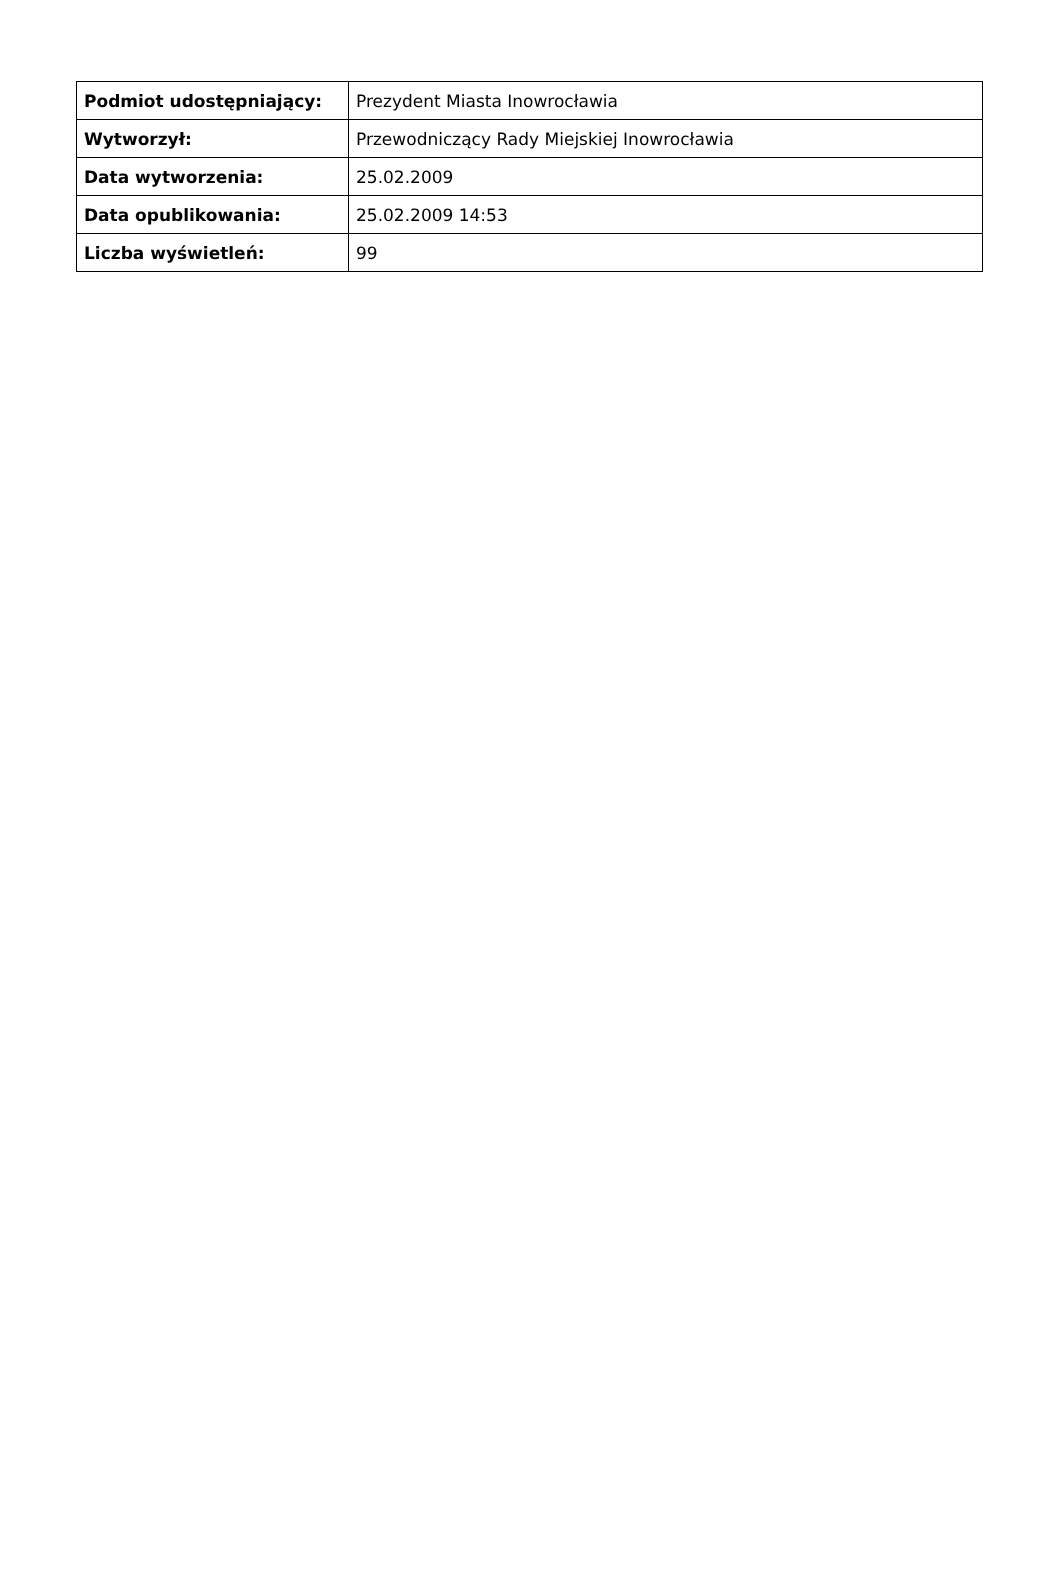| Podmiot udostępniający: | Prezydent Miasta Inowrocławia |
| Wytworzył: | Przewodniczący Rady Miejskiej Inowrocławia |
| Data wytworzenia: | 25.02.2009 |
| Data opublikowania: | 25.02.2009 14:53 |
| Liczba wyświetleń: | 99 |